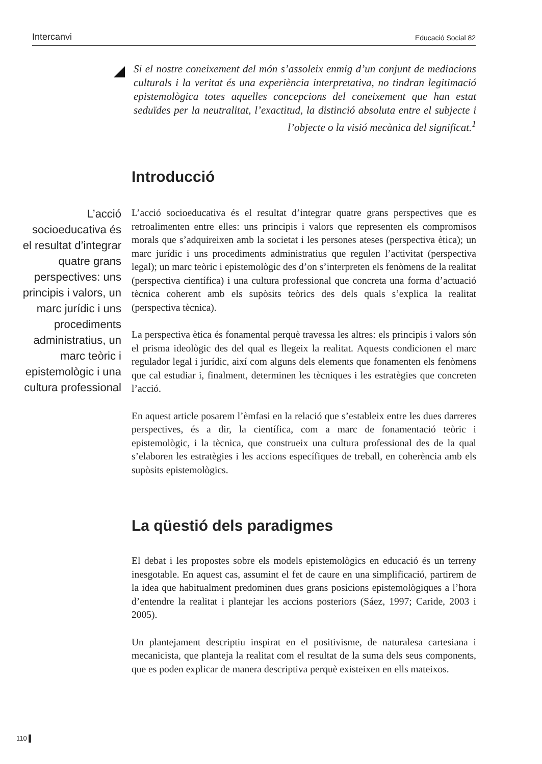Intercanvi Educació Social 82
Si el nostre coneixement del món s’assoleix enmig d’un conjunt de mediacions culturals i la veritat és una experiència interpretativa, no tindran legitimació epistemològica totes aquelles concepcions del coneixement que han estat seduïdes per la neutralitat, l’exactitud, la distinció absoluta entre el subjecte i l’objecte o la visió mecànica del significat.<sup>1</sup>
Introducció
L’acció socioeducativa és el resultat d’integrar quatre grans perspectives: uns principis i valors, un marc jurídic i uns procediments administratius, un marc teòric i epistemològic i una cultura professional
L’acció socioeducativa és el resultat d’integrar quatre grans perspectives que es retroalimenten entre elles: uns principis i valors que representen els compromisos morals que s’adquireixen amb la societat i les persones ateses (perspectiva ètica); un marc jurídic i uns procediments administratius que regulen l’activitat (perspectiva legal); un marc teòric i epistemològic des d’on s’interpreten els fenòmens de la realitat (perspectiva científica) i una cultura professional que concreta una forma d’actuació tècnica coherent amb els supòsits teòrics des dels quals s’explica la realitat (perspectiva tècnica).
La perspectiva ètica és fonamental perquè travessa les altres: els principis i valors són el prisma ideològic des del qual es llegeix la realitat. Aquests condicionen el marc regulador legal i jurídic, així com alguns dels elements que fonamenten els fenòmens que cal estudiar i, finalment, determinen les tècniques i les estratègies que concreten l’acció.
En aquest article posarem l’èmfasi en la relació que s’estableix entre les dues darreres perspectives, és a dir, la científica, com a marc de fonamentació teòric i epistemològic, i la tècnica, que construeix una cultura professional des de la qual s’elaboren les estratègies i les accions específiques de treball, en coherència amb els supòsits epistemològics.
La qüestió dels paradigmes
El debat i les propostes sobre els models epistemològics en educació és un terreny inesgotable. En aquest cas, assumint el fet de caure en una simplificació, partirem de la idea que habitualment predominen dues grans posicions epistemològiques a l’hora d’entendre la realitat i plantejar les accions posteriors (Sáez, 1997; Caride, 2003 i 2005).
Un plantejament descriptiu inspirat en el positivisme, de naturalesa cartesiana i mecanicista, que planteja la realitat com el resultat de la suma dels seus components, que es poden explicar de manera descriptiva perquè existeixen en ells mateixos.
110 ▌